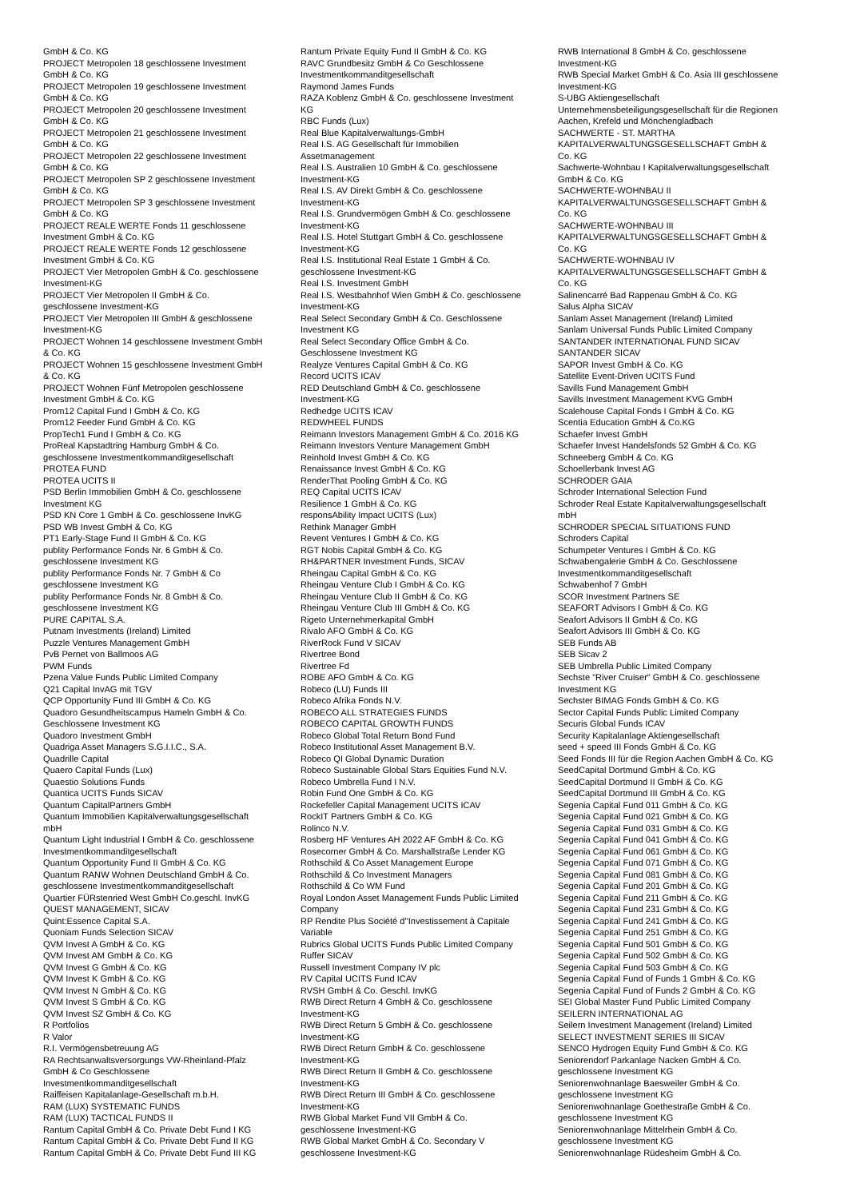GmbH & Co. KG
PROJECT Metropolen 18 geschlossene Investment
GmbH & Co. KG
PROJECT Metropolen 19 geschlossene Investment
GmbH & Co. KG
PROJECT Metropolen 20 geschlossene Investment
GmbH & Co. KG
PROJECT Metropolen 21 geschlossene Investment
GmbH & Co. KG
PROJECT Metropolen 22 geschlossene Investment
GmbH & Co. KG
PROJECT Metropolen SP 2 geschlossene Investment
GmbH & Co. KG
PROJECT Metropolen SP 3 geschlossene Investment
GmbH & Co. KG
PROJECT REALE WERTE Fonds 11 geschlossene
Investment GmbH & Co. KG
PROJECT REALE WERTE Fonds 12 geschlossene
Investment GmbH & Co. KG
PROJECT Vier Metropolen GmbH & Co. geschlossene
Investment-KG
PROJECT Vier Metropolen II GmbH & Co.
geschlossene Investment-KG
PROJECT Vier Metropolen III GmbH & geschlossene
Investment-KG
PROJECT Wohnen 14 geschlossene Investment GmbH
& Co. KG
PROJECT Wohnen 15 geschlossene Investment GmbH
& Co. KG
PROJECT Wohnen Fünf Metropolen geschlossene
Investment GmbH & Co. KG
Prom12 Capital Fund I GmbH & Co. KG
Prom12 Feeder Fund GmbH & Co. KG
PropTech1 Fund I GmbH & Co. KG
ProReal Kapstadtring Hamburg GmbH & Co.
geschlossene Investmentkommanditgesellschaft
PROTEA FUND
PROTEA UCITS II
PSD Berlin Immobilien GmbH & Co. geschlossene
Investment KG
PSD KN Core 1 GmbH & Co. geschlossene InvKG
PSD WB Invest GmbH & Co. KG
PT1 Early-Stage Fund II GmbH & Co. KG
publity Performance Fonds Nr. 6 GmbH & Co.
geschlossene Investment KG
publity Performance Fonds Nr. 7 GmbH & Co
geschlossene Investment KG
publity Performance Fonds Nr. 8 GmbH & Co.
geschlossene Investment KG
PURE CAPITAL S.A.
Putnam Investments (Ireland) Limited
Puzzle Ventures Management GmbH
PvB Pernet von Ballmoos AG
PWM Funds
Pzena Value Funds Public Limited Company
Q21 Capital InvAG mit TGV
QCP Opportunity Fund III GmbH & Co. KG
Quadoro Gesundheitscampus Hameln GmbH & Co.
Geschlossene Investment KG
Quadoro Investment GmbH
Quadriga Asset Managers S.G.I.I.C., S.A.
Quadrille Capital
Quaero Capital Funds (Lux)
Quaestio Solutions Funds
Quantica UCITS Funds SICAV
Quantum CapitalPartners GmbH
Quantum Immobilien Kapitalverwaltungsgesellschaft
mbH
Quantum Light Industrial I GmbH & Co. geschlossene
Investmentkommanditgesellschaft
Quantum Opportunity Fund II GmbH & Co. KG
Quantum RANW Wohnen Deutschland GmbH & Co.
geschlossene Investmentkommanditgesellschaft
Quartier FÜRstenried West GmbH Co.geschl. InvKG
QUEST MANAGEMENT, SICAV
Quint:Essence Capital S.A.
Quoniam Funds Selection SICAV
QVM Invest A GmbH & Co. KG
QVM Invest AM GmbH & Co. KG
QVM Invest G GmbH & Co. KG
QVM Invest K GmbH & Co. KG
QVM Invest N GmbH & Co. KG
QVM Invest S GmbH & Co. KG
QVM Invest SZ GmbH & Co. KG
R Portfolios
R Valor
R.I. Vermögensbetreuung AG
RA Rechtsanwaltsversorgungs VW-Rheinland-Pfalz
GmbH & Co Geschlossene
Investmentkommanditgesellschaft
Raiffeisen Kapitalanlage-Gesellschaft m.b.H.
RAM (LUX) SYSTEMATIC FUNDS
RAM (LUX) TACTICAL FUNDS II
Rantum Capital GmbH & Co. Private Debt Fund I KG
Rantum Capital GmbH & Co. Private Debt Fund II KG
Rantum Capital GmbH & Co. Private Debt Fund III KG
Rantum Private Equity Fund II GmbH & Co. KG
RAVC Grundbesitz GmbH & Co Geschlossene
Investmentkommanditgesellschaft
Raymond James Funds
RAZA Koblenz GmbH & Co. geschlossene Investment
KG
RBC Funds (Lux)
Real Blue Kapitalverwaltungs-GmbH
Real I.S. AG Gesellschaft für Immobilien
Assetmanagement
Real I.S. Australien 10 GmbH & Co. geschlossene
Investment-KG
Real I.S. AV Direkt GmbH & Co. geschlossene
Investment-KG
Real I.S. Grundvermögen GmbH & Co. geschlossene
Investment-KG
Real I.S. Hotel Stuttgart GmbH & Co. geschlossene
Investment-KG
Real I.S. Institutional Real Estate 1 GmbH & Co.
geschlossene Investment-KG
Real I.S. Investment GmbH
Real I.S. Westbahnhof Wien GmbH & Co. geschlossene
Investment-KG
Real Select Secondary GmbH & Co. Geschlossene
Investment KG
Real Select Secondary Office GmbH & Co.
Geschlossene Investment KG
Realyze Ventures Capital GmbH & Co. KG
Record UCITS ICAV
RED Deutschland GmbH & Co. geschlossene
Investment-KG
Redhedge UCITS ICAV
REDWHEEL FUNDS
Reimann Investors Management GmbH & Co. 2016 KG
Reimann Investors Venture Management GmbH
Reinhold Invest GmbH & Co. KG
Renaissance Invest GmbH & Co. KG
RenderThat Pooling GmbH & Co. KG
REQ Capital UCITS ICAV
Resilience 1 GmbH & Co. KG
responsAbility Impact UCITS (Lux)
Rethink Manager GmbH
Revent Ventures I GmbH & Co. KG
RGT Nobis Capital GmbH & Co. KG
RH&PARTNER Investment Funds, SICAV
Rheingau Capital GmbH & Co. KG
Rheingau Venture Club I GmbH & Co. KG
Rheingau Venture Club II GmbH & Co. KG
Rheingau Venture Club III GmbH & Co. KG
Rigeto Unternehmerkapital GmbH
Rivalo AFO GmbH & Co. KG
RiverRock Fund V SICAV
Rivertree Bond
Rivertree Fd
ROBE AFO GmbH & Co. KG
Robeco (LU) Funds III
Robeco Afrika Fonds N.V.
ROBECO ALL STRATEGIES FUNDS
ROBECO CAPITAL GROWTH FUNDS
Robeco Global Total Return Bond Fund
Robeco Institutional Asset Management B.V.
Robeco QI Global Dynamic Duration
Robeco Sustainable Global Stars Equities Fund N.V.
Robeco Umbrella Fund I N.V.
Robin Fund One GmbH & Co. KG
Rockefeller Capital Management UCITS ICAV
RockIT Partners GmbH & Co. KG
Rolinco N.V.
Rosberg HF Ventures AH 2022 AF GmbH & Co. KG
Rosecorner GmbH & Co. Marshallstraße Lender KG
Rothschild & Co Asset Management Europe
Rothschild & Co Investment Managers
Rothschild & Co WM Fund
Royal London Asset Management Funds Public Limited
Company
RP Rendite Plus Société d''Investissement à Capitale
Variable
Rubrics Global UCITS Funds Public Limited Company
Ruffer SICAV
Russell Investment Company IV plc
RV Capital UCITS Fund ICAV
RVSH GmbH & Co. Geschl. InvKG
RWB Direct Return 4 GmbH & Co. geschlossene
Investment-KG
RWB Direct Return 5 GmbH & Co. geschlossene
Investment-KG
RWB Direct Return GmbH & Co. geschlossene
Investment-KG
RWB Direct Return II GmbH & Co. geschlossene
Investment-KG
RWB Direct Return III GmbH & Co. geschlossene
Investment-KG
RWB Global Market Fund VII GmbH & Co.
geschlossene Investment-KG
RWB Global Market GmbH & Co. Secondary V
geschlossene Investment-KG
RWB International 8 GmbH & Co. geschlossene
Investment-KG
RWB Special Market GmbH & Co. Asia III geschlossene
Investment-KG
S-UBG Aktiengesellschaft
Unternehmensbeteiligungsgesellschaft für die Regionen
Aachen, Krefeld und Mönchengladbach
SACHWERTE - ST. MARTHA
KAPITALVERWALTUNGSGESELLSCHAFT GmbH &
Co. KG
Sachwerte-Wohnbau I Kapitalverwaltungsgesellschaft
GmbH & Co. KG
SACHWERTE-WOHNBAU II
KAPITALVERWALTUNGSGESELLSCHAFT GmbH &
Co. KG
SACHWERTE-WOHNBAU III
KAPITALVERWALTUNGSGESELLSCHAFT GmbH &
Co. KG
SACHWERTE-WOHNBAU IV
KAPITALVERWALTUNGSGESELLSCHAFT GmbH &
Co. KG
Salinencarré Bad Rappenau GmbH & Co. KG
Salus Alpha SICAV
Sanlam Asset Management (Ireland) Limited
Sanlam Universal Funds Public Limited Company
SANTANDER INTERNATIONAL FUND SICAV
SANTANDER SICAV
SAPOR Invest GmbH & Co. KG
Satellite Event-Driven UCITS Fund
Savills Fund Management GmbH
Savills Investment Management KVG GmbH
Scalehouse Capital Fonds I GmbH & Co. KG
Scentia Education GmbH & Co.KG
Schaefer Invest GmbH
Schaefer Invest Handelsfonds 52 GmbH & Co. KG
Schneeberg GmbH & Co. KG
Schoellerbank Invest AG
SCHRODER GAIA
Schroder International Selection Fund
Schroder Real Estate Kapitalverwaltungsgesellschaft
mbH
SCHRODER SPECIAL SITUATIONS FUND
Schroders Capital
Schumpeter Ventures I GmbH & Co. KG
Schwabengalerie GmbH & Co. Geschlossene
Investmentkommanditgesellschaft
Schwabenhof 7 GmbH
SCOR Investment Partners SE
SEAFORT Advisors I GmbH & Co. KG
Seafort Advisors II GmbH & Co. KG
Seafort Advisors III GmbH & Co. KG
SEB Funds AB
SEB Sicav 2
SEB Umbrella Public Limited Company
Sechste "River Cruiser" GmbH & Co. geschlossene
Investment KG
Sechster BIMAG Fonds GmbH & Co. KG
Sector Capital Funds Public Limited Company
Securis Global Funds ICAV
Security Kapitalanlage Aktiengesellschaft
seed + speed III Fonds GmbH & Co. KG
Seed Fonds III für die Region Aachen GmbH & Co. KG
SeedCapital Dortmund GmbH & Co. KG
SeedCapital Dortmund II GmbH & Co. KG
SeedCapital Dortmund III GmbH & Co. KG
Segenia Capital Fund 011 GmbH & Co. KG
Segenia Capital Fund 021 GmbH & Co. KG
Segenia Capital Fund 031 GmbH & Co. KG
Segenia Capital Fund 041 GmbH & Co. KG
Segenia Capital Fund 061 GmbH & Co. KG
Segenia Capital Fund 071 GmbH & Co. KG
Segenia Capital Fund 081 GmbH & Co. KG
Segenia Capital Fund 201 GmbH & Co. KG
Segenia Capital Fund 211 GmbH & Co. KG
Segenia Capital Fund 231 GmbH & Co. KG
Segenia Capital Fund 241 GmbH & Co. KG
Segenia Capital Fund 251 GmbH & Co. KG
Segenia Capital Fund 501 GmbH & Co. KG
Segenia Capital Fund 502 GmbH & Co. KG
Segenia Capital Fund 503 GmbH & Co. KG
Segenia Capital Fund of Funds 1 GmbH & Co. KG
Segenia Capital Fund of Funds 2 GmbH & Co. KG
SEI Global Master Fund Public Limited Company
SEILERN INTERNATIONAL AG
Seilern Investment Management (Ireland) Limited
SELECT INVESTMENT SERIES III SICAV
SENCO Hydrogen Equity Fund GmbH & Co. KG
Seniorendorf Parkanlage Nacken GmbH & Co.
geschlossene Investment KG
Seniorenwohnanlage Baesweiler GmbH & Co.
geschlossene Investment KG
Seniorenwohnanlage Goethestraße GmbH & Co.
geschlossene Investment KG
Seniorenwohnanlage Mittelrhein GmbH & Co.
geschlossene Investment KG
Seniorenwohnanlage Rüdesheim GmbH & Co.